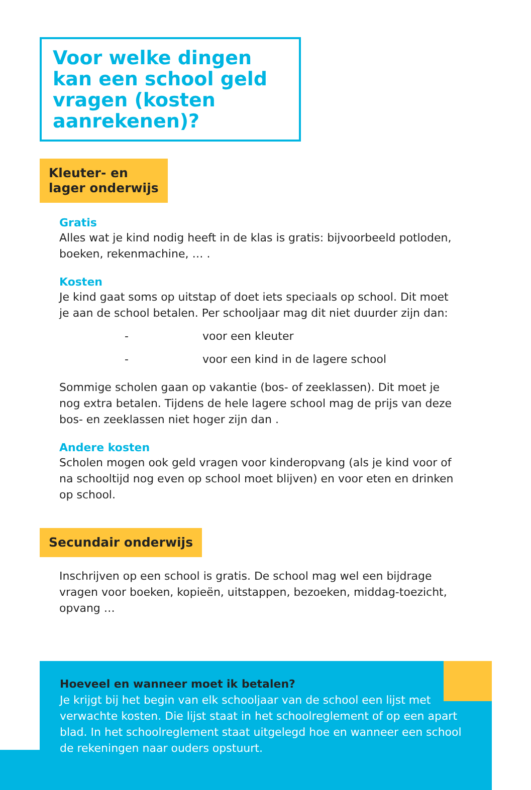Voor welke dingen kan een school geld vragen (kosten aanrekenen)?
Kleuter- en
lager onderwijs
Gratis
Alles wat je kind nodig heeft in de klas is gratis: bijvoorbeeld potloden, boeken, rekenmachine, … .
Kosten
Je kind gaat soms op uitstap of doet iets speciaals op school. Dit moet je aan de school betalen. Per schooljaar mag dit niet duurder zijn dan:
- voor een kleuter
- voor een kind in de lagere school
Sommige scholen gaan op vakantie (bos- of zeeklassen). Dit moet je nog extra betalen. Tijdens de hele lagere school mag de prijs van deze bos- en zeeklassen niet hoger zijn dan .
Andere kosten
Scholen mogen ook geld vragen voor kinderopvang (als je kind voor of na schooltijd nog even op school moet blijven) en voor eten en drinken op school.
Secundair onderwijs
Inschrijven op een school is gratis. De school mag wel een bijdrage vragen voor boeken, kopieën, uitstappen, bezoeken, middag-toezicht, opvang …
Hoeveel en wanneer moet ik betalen?
Je krijgt bij het begin van elk schooljaar van de school een lijst met verwachte kosten. Die lijst staat in het schoolreglement of op een apart blad. In het schoolreglement staat uitgelegd hoe en wanneer een school de rekeningen naar ouders opstuurt.